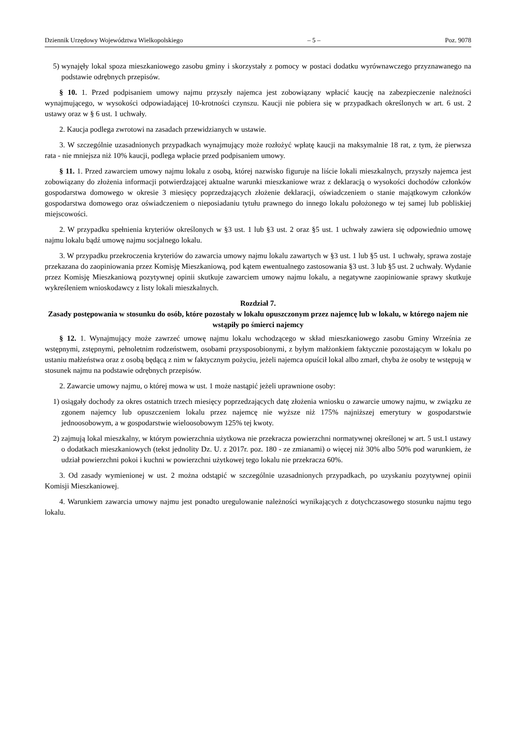Dziennik Urzędowy Województwa Wielkopolskiego – 5 – Poz. 9078
5) wynajęły lokal spoza mieszkaniowego zasobu gminy i skorzystały z pomocy w postaci dodatku wyrównawczego przyznawanego na podstawie odrębnych przepisów.
§ 10. 1. Przed podpisaniem umowy najmu przyszły najemca jest zobowiązany wpłacić kaucję na zabezpieczenie należności wynajmującego, w wysokości odpowiadającej 10-krotności czynszu. Kaucji nie pobiera się w przypadkach określonych w art. 6 ust. 2 ustawy oraz w § 6 ust. 1 uchwały.
2. Kaucja podlega zwrotowi na zasadach przewidzianych w ustawie.
3. W szczególnie uzasadnionych przypadkach wynajmujący może rozłożyć wpłatę kaucji na maksymalnie 18 rat, z tym, że pierwsza rata - nie mniejsza niż 10% kaucji, podlega wpłacie przed podpisaniem umowy.
§ 11. 1. Przed zawarciem umowy najmu lokalu z osobą, której nazwisko figuruje na liście lokali mieszkalnych, przyszły najemca jest zobowiązany do złożenia informacji potwierdzającej aktualne warunki mieszkaniowe wraz z deklaracją o wysokości dochodów członków gospodarstwa domowego w okresie 3 miesięcy poprzedzających złożenie deklaracji, oświadczeniem o stanie majątkowym członków gospodarstwa domowego oraz oświadczeniem o nieposiadaniu tytułu prawnego do innego lokalu położonego w tej samej lub pobliskiej miejscowości.
2. W przypadku spełnienia kryteriów określonych w §3 ust. 1 lub §3 ust. 2 oraz §5 ust. 1 uchwały zawiera się odpowiednio umowę najmu lokalu bądź umowę najmu socjalnego lokalu.
3. W przypadku przekroczenia kryteriów do zawarcia umowy najmu lokalu zawartych w §3 ust. 1 lub §5 ust. 1 uchwały, sprawa zostaje przekazana do zaopiniowania przez Komisję Mieszkaniową, pod kątem ewentualnego zastosowania §3 ust. 3 lub §5 ust. 2 uchwały. Wydanie przez Komisję Mieszkaniową pozytywnej opinii skutkuje zawarciem umowy najmu lokalu, a negatywne zaopiniowanie sprawy skutkuje wykreśleniem wnioskodawcy z listy lokali mieszkalnych.
Rozdział 7.
Zasady postępowania w stosunku do osób, które pozostały w lokalu opuszczonym przez najemcę lub w lokalu, w którego najem nie wstąpiły po śmierci najemcy
§ 12. 1. Wynajmujący może zawrzeć umowę najmu lokalu wchodzącego w skład mieszkaniowego zasobu Gminy Września ze wstępnymi, zstępnymi, pełnoletnim rodzeństwem, osobami przysposobionymi, z byłym małżonkiem faktycznie pozostającym w lokalu po ustaniu małżeństwa oraz z osobą będącą z nim w faktycznym pożyciu, jeżeli najemca opuścił lokal albo zmarł, chyba że osoby te wstępują w stosunek najmu na podstawie odrębnych przepisów.
2. Zawarcie umowy najmu, o której mowa w ust. 1 może nastąpić jeżeli uprawnione osoby:
1) osiągały dochody za okres ostatnich trzech miesięcy poprzedzających datę złożenia wniosku o zawarcie umowy najmu, w związku ze zgonem najemcy lub opuszczeniem lokalu przez najemcę nie wyższe niż 175% najniższej emerytury w gospodarstwie jednoosobowym, a w gospodarstwie wieloosobowym 125% tej kwoty.
2) zajmują lokal mieszkalny, w którym powierzchnia użytkowa nie przekracza powierzchni normatywnej określonej w art. 5 ust.1 ustawy o dodatkach mieszkaniowych (tekst jednolity Dz. U. z 2017r. poz. 180 - ze zmianami) o więcej niż 30% albo 50% pod warunkiem, że udział powierzchni pokoi i kuchni w powierzchni użytkowej tego lokalu nie przekracza 60%.
3. Od zasady wymienionej w ust. 2 można odstąpić w szczególnie uzasadnionych przypadkach, po uzyskaniu pozytywnej opinii Komisji Mieszkaniowej.
4. Warunkiem zawarcia umowy najmu jest ponadto uregulowanie należności wynikających z dotychczasowego stosunku najmu tego lokalu.